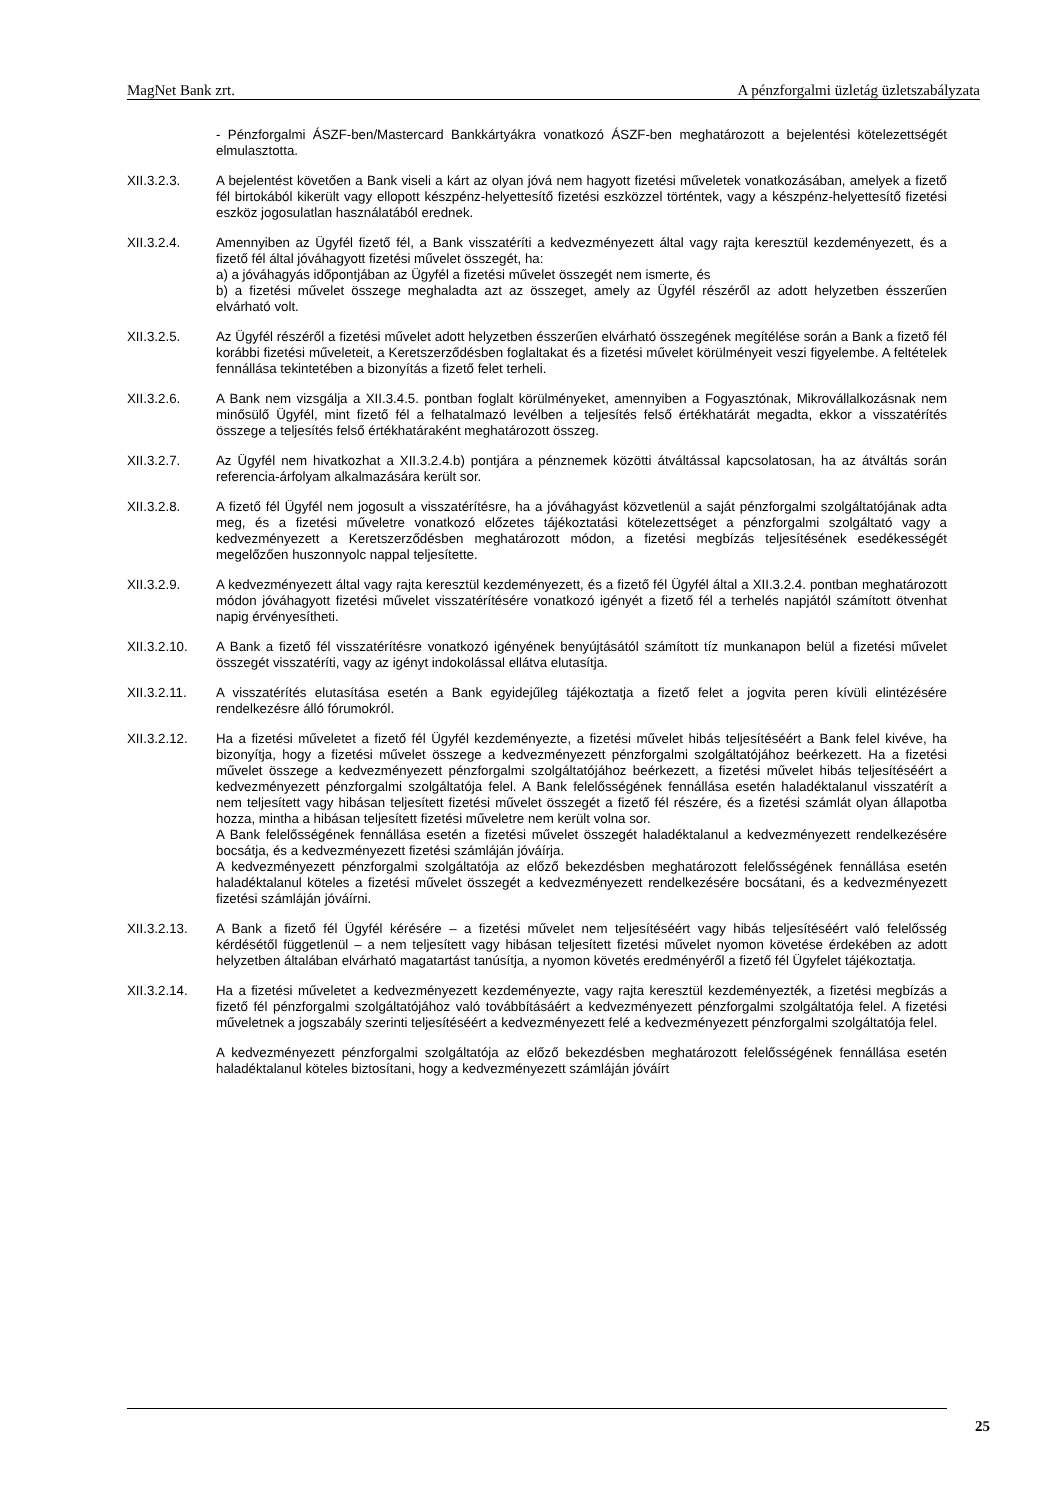MagNet Bank zrt. A pénzforgalmi üzletág üzletszabályzata
- Pénzforgalmi ÁSZF-ben/Mastercard Bankkártyákra vonatkozó ÁSZF-ben meghatározott a bejelentési kötelezettségét elmulasztotta.
XII.3.2.3. A bejelentést követően a Bank viseli a kárt az olyan jóvá nem hagyott fizetési műveletek vonatkozásában, amelyek a fizető fél birtokából kikerült vagy ellopott készpénz-helyettesítő fizetési eszközzel történtek, vagy a készpénz-helyettesítő fizetési eszköz jogosulatlan használatából erednek.
XII.3.2.4. Amennyiben az Ügyfél fizető fél, a Bank visszatéríti a kedvezményezett által vagy rajta keresztül kezdeményezett, és a fizető fél által jóváhagyott fizetési művelet összegét, ha:
a) a jóváhagyás időpontjában az Ügyfél a fizetési művelet összegét nem ismerte, és
b) a fizetési művelet összege meghaladta azt az összeget, amely az Ügyfél részéről az adott helyzetben ésszerűen elvárható volt.
XII.3.2.5. Az Ügyfél részéről a fizetési művelet adott helyzetben ésszerűen elvárható összegének megítélése során a Bank a fizető fél korábbi fizetési műveleteit, a Keretszerződésben foglaltakat és a fizetési művelet körülményeit veszi figyelembe. A feltételek fennállása tekintetében a bizonyítás a fizető felet terheli.
XII.3.2.6. A Bank nem vizsgálja a XII.3.4.5. pontban foglalt körülményeket, amennyiben a Fogyasztónak, Mikrovállalkozásnak nem minősülő Ügyfél, mint fizető fél a felhatalmazó levélben a teljesítés felső értékhatárát megadta, ekkor a visszatérítés összege a teljesítés felső értékhatáraként meghatározott összeg.
XII.3.2.7. Az Ügyfél nem hivatkozhat a XII.3.2.4.b) pontjára a pénznemek közötti átváltással kapcsolatosan, ha az átváltás során referencia-árfolyam alkalmazására került sor.
XII.3.2.8. A fizető fél Ügyfél nem jogosult a visszatérítésre, ha a jóváhagyást közvetlenül a saját pénzforgalmi szolgáltatójának adta meg, és a fizetési műveletre vonatkozó előzetes tájékoztatási kötelezettséget a pénzforgalmi szolgáltató vagy a kedvezményezett a Keretszerződésben meghatározott módon, a fizetési megbízás teljesítésének esedékességét megelőzően huszonnyolc nappal teljesítette.
XII.3.2.9. A kedvezményezett által vagy rajta keresztül kezdeményezett, és a fizető fél Ügyfél által a XII.3.2.4. pontban meghatározott módon jóváhagyott fizetési művelet visszatérítésére vonatkozó igényét a fizető fél a terhelés napjától számított ötvenhat napig érvényesítheti.
XII.3.2.10. A Bank a fizető fél visszatérítésre vonatkozó igényének benyújtásától számított tíz munkanapon belül a fizetési művelet összegét visszatéríti, vagy az igényt indokolással ellátva elutasítja.
XII.3.2.11. A visszatérítés elutasítása esetén a Bank egyidejűleg tájékoztatja a fizető felet a jogvita peren kívüli elintézésére rendelkezésre álló fórumokról.
XII.3.2.12. Ha a fizetési műveletet a fizető fél Ügyfél kezdeményezte, a fizetési művelet hibás teljesítéséért a Bank felel kivéve, ha bizonyítja, hogy a fizetési művelet összege a kedvezményezett pénzforgalmi szolgáltatójához beérkezett. Ha a fizetési művelet összege a kedvezményezett pénzforgalmi szolgáltatójához beérkezett, a fizetési művelet hibás teljesítéséért a kedvezményezett pénzforgalmi szolgáltatója felel. A Bank felelősségének fennállása esetén haladéktalanul visszatérít a nem teljesített vagy hibásan teljesített fizetési művelet összegét a fizető fél részére, és a fizetési számlát olyan állapotba hozza, mintha a hibásan teljesített fizetési műveletre nem került volna sor.
A Bank felelősségének fennállása esetén a fizetési művelet összegét haladéktalanul a kedvezményezett rendelkezésére bocsátja, és a kedvezményezett fizetési számláján jóváírja.
A kedvezményezett pénzforgalmi szolgáltatója az előző bekezdésben meghatározott felelősségének fennállása esetén haladéktalanul köteles a fizetési művelet összegét a kedvezményezett rendelkezésére bocsátani, és a kedvezményezett fizetési számláján jóváírni.
XII.3.2.13. A Bank a fizető fél Ügyfél kérésére – a fizetési művelet nem teljesítéséért vagy hibás teljesítéséért való felelősség kérdésétől függetlenül – a nem teljesített vagy hibásan teljesített fizetési művelet nyomon követése érdekében az adott helyzetben általában elvárható magatartást tanúsítja, a nyomon követés eredményéről a fizető fél Ügyfelet tájékoztatja.
XII.3.2.14. Ha a fizetési műveletet a kedvezményezett kezdeményezte, vagy rajta keresztül kezdeményezték, a fizetési megbízás a fizető fél pénzforgalmi szolgáltatójához való továbbításáért a kedvezményezett pénzforgalmi szolgáltatója felel. A fizetési műveletnek a jogszabály szerinti teljesítéséért a kedvezményezett felé a kedvezményezett pénzforgalmi szolgáltatója felel.
A kedvezményezett pénzforgalmi szolgáltatója az előző bekezdésben meghatározott felelősségének fennállása esetén haladéktalanul köteles biztosítani, hogy a kedvezményezett számláján jóváírt
25